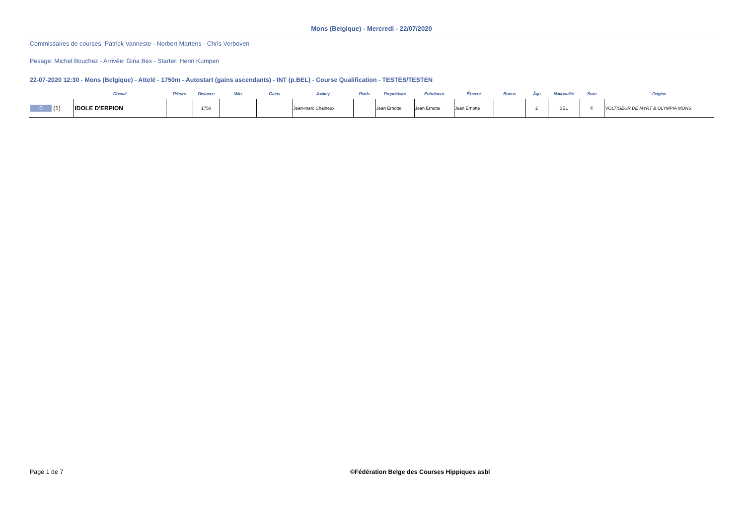Mons (Belgique) - Mercredi - 22/07/2020
Commissaires de courses: Patrick Vanneste - Norbert Martens - Chris Verboven
Pesage: Michel Bouchez - Arrivée: Gina Bex - Starter: Henri Kumpen
22-07-2020 12:30 - Mons (Belgique) - Attelé - 1750m - Autostart (gains ascendants) - INT (p.BEL) - Course Qualification - TESTES/TESTEN
| | Cheval | l'Heure | Distance | Win | Gains | Jockey | Poids | Propriétaire | Entraîneur | Éleveur | Bonus | Âge | Nationalité | Sexe | Origine |
| --- | --- | --- | --- | --- | --- | --- | --- | --- | --- | --- | --- | --- | --- | --- | --- |
| 0 (1) | IDOLE D'ERPION | | 1750 | | | Jean-marc Chaineux | | Jean Ernotte | Jean Ernotte | Jean Ernotte | | 2 | BEL | F | VOLTIGEUR DE MYRT & OLYMPIA MONS |
Page 1 de 7
©Fédération Belge des Courses Hippiques asbl